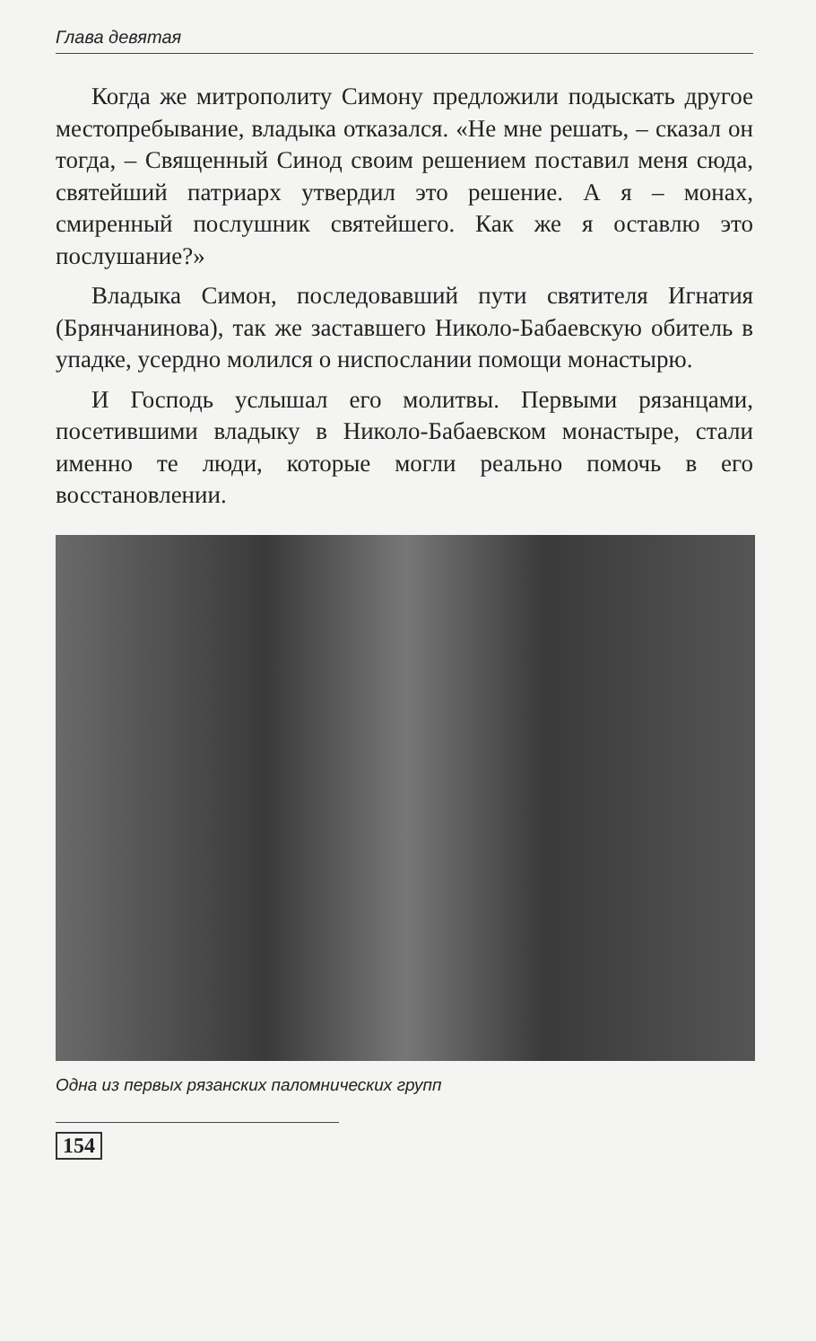Глава девятая
Когда же митрополиту Симону предложили подыскать другое местопребывание, владыка отказался. «Не мне решать, – сказал он тогда, – Священный Синод своим решением поставил меня сюда, святейший патриарх утвердил это решение. А я – монах, смиренный послушник святейшего. Как же я оставлю это послушание?»
Владыка Симон, последовавший пути святителя Игнатия (Брянчанинова), так же заставшего Николо-Бабаевскую обитель в упадке, усердно молился о ниспослании помощи монастырю.
И Господь услышал его молитвы. Первыми рязанцами, посетившими владыку в Николо-Бабаевском монастыре, стали именно те люди, которые могли реально помочь в его восстановлении.
Одна из первых рязанских паломнических групп
154